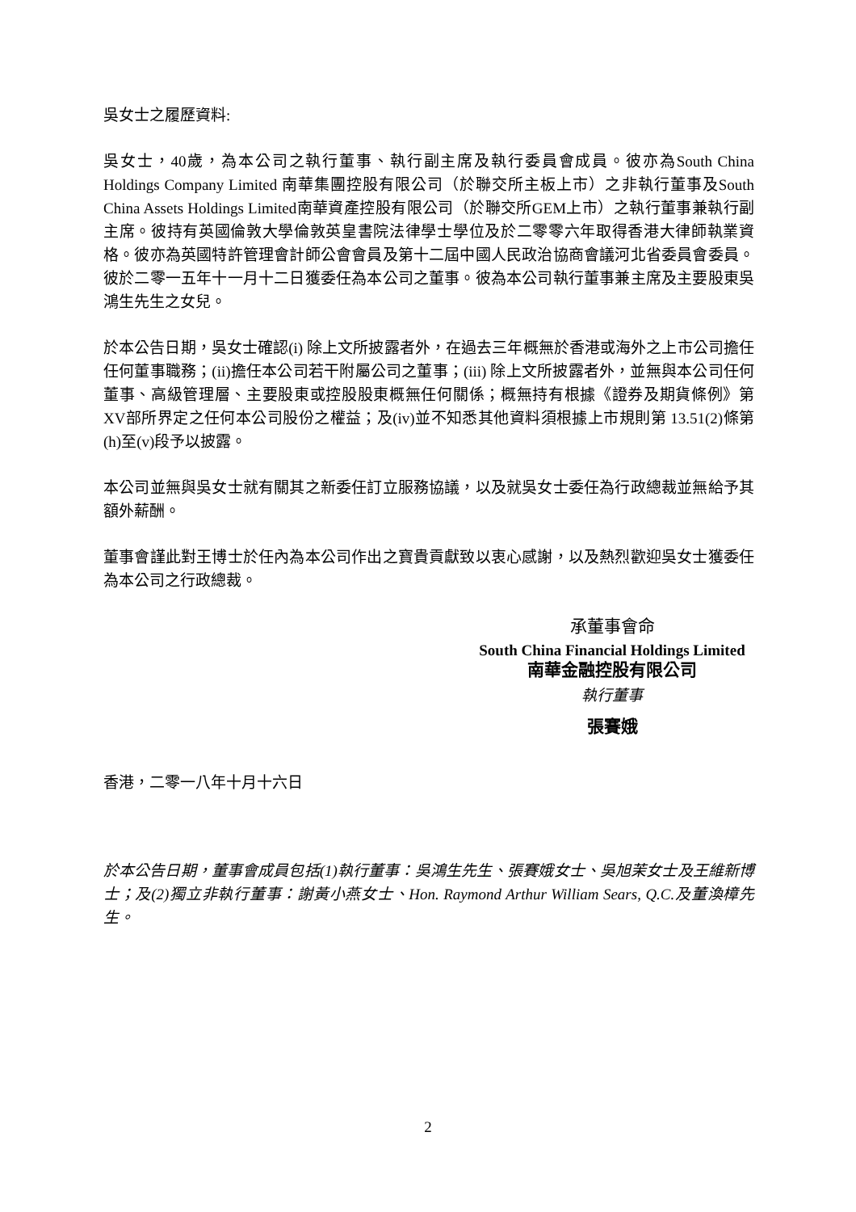吳女士之履歷資料:
吳女士，40歲，為本公司之執行董事、執行副主席及執行委員會成員。彼亦為South China Holdings Company Limited 南華集團控股有限公司（於聯交所主板上市）之非執行董事及South China Assets Holdings Limited南華資產控股有限公司（於聯交所GEM上市）之執行董事兼執行副主席。彼持有英國倫敦大學倫敦英皇書院法律學士學位及於二零零六年取得香港大律師執業資格。彼亦為英國特許管理會計師公會會員及第十二屆中國人民政治協商會議河北省委員會委員。彼於二零一五年十一月十二日獲委任為本公司之董事。彼為本公司執行董事兼主席及主要股東吳鴻生先生之女兒。
於本公告日期，吳女士確認(i) 除上文所披露者外，在過去三年概無於香港或海外之上市公司擔任任何董事職務；(ii)擔任本公司若干附屬公司之董事；(iii) 除上文所披露者外，並無與本公司任何董事、高級管理層、主要股東或控股股東概無任何關係；概無持有根據《證券及期貨條例》第XV部所界定之任何本公司股份之權益；及(iv)並不知悉其他資料須根據上市規則第 13.51(2)條第(h)至(v)段予以披露。
本公司並無與吳女士就有關其之新委任訂立服務協議，以及就吳女士委任為行政總裁並無給予其額外薪酬。
董事會謹此對王博士於任內為本公司作出之寶貴貢獻致以衷心感謝，以及熱烈歡迎吳女士獲委任為本公司之行政總裁。
承董事會命
South China Financial Holdings Limited
南華金融控股有限公司
執行董事
張賽娥
香港，二零一八年十月十六日
於本公告日期，董事會成員包括(1)執行董事：吳鴻生先生、張賽娥女士、吳旭茉女士及王維新博士；及(2)獨立非執行董事：謝黃小燕女士、Hon. Raymond Arthur William Sears, Q.C.及董渙樟先生。
2